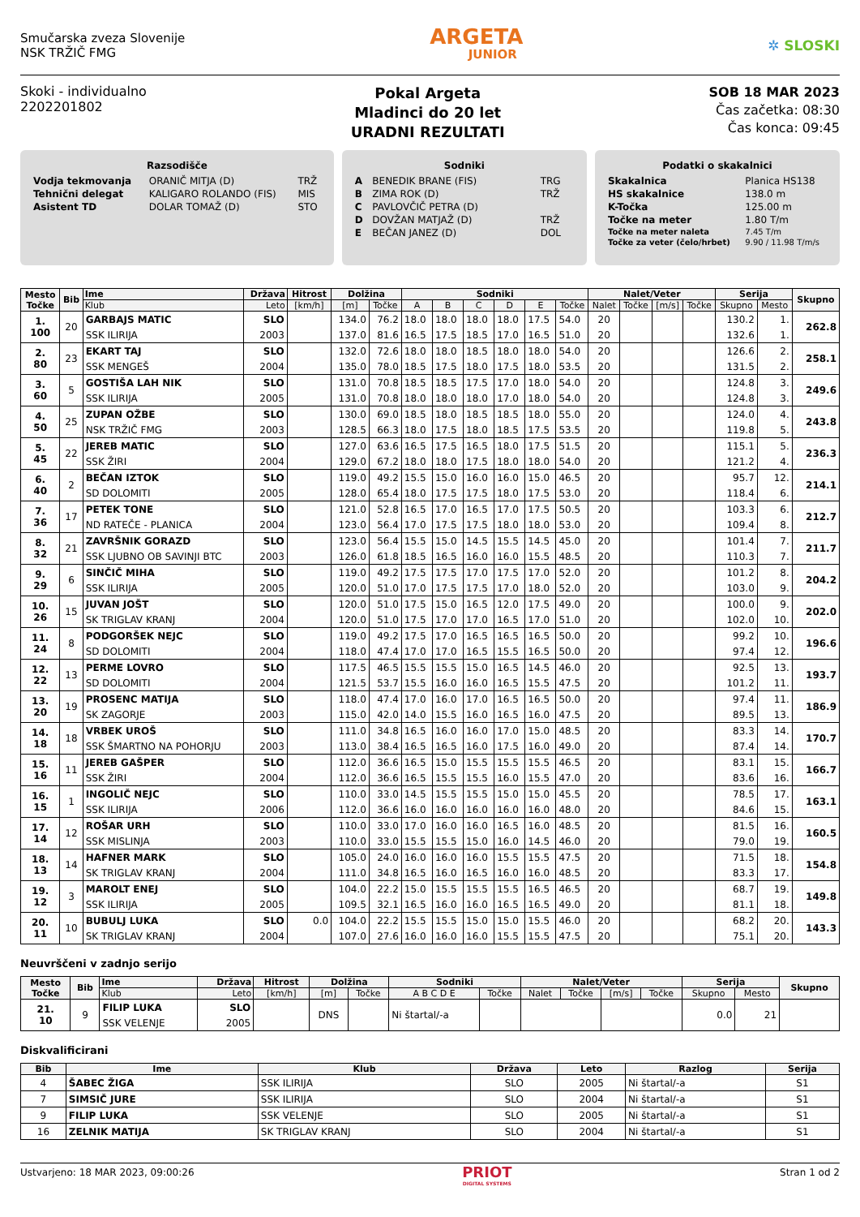Smučarska zveza Slovenije
NSK TRŽIČ FMG
ARGETA
JUNIOR
✲ SLOSKI
Skoki - individualno
2202201802
Pokal Argeta
Mladinci do 20 let
URADNI REZULTATI
SOB 18 MAR 2023
Čas začetka: 08:30
Čas konca: 09:45
Razsodišče
| Vodja tekmovanja | ORANIČ MITJA (D) | TRŽ |
| Tehnični delegat | KALIGARO ROLANDO (FIS) | MIS |
| Asistent TD | DOLAR TOMAŽ (D) | STO |
Sodniki
| A | BENEDIK BRANE (FIS) | TRG |
| B | ZIMA ROK (D) | TRŽ |
| C | PAVLOVČIČ PETRA (D) | |
| D | DOVŽAN MATJAŽ (D) | TRŽ |
| E | BEČAN JANEZ (D) | DOL |
Podatki o skakalnici
| Skakalnica | Planica HS138 |
| HS skakalnice | 138.0 m |
| K-Točka | 125.00 m |
| Točke na meter | 1.80 T/m |
| Točke na meter naleta | 7.45 T/m |
| Točke za veter (čelo/hrbet) | 9.90 / 11.98 T/m/s |
| Mesto Točke | Bib | Ime | Država | Hitrost | Dolžina | | Sodniki | | | | | | Nalet/Veter | | | | Serija | | Skupno |
| --- | --- | --- | --- | --- | --- | --- | --- | --- | --- | --- | --- | --- | --- | --- | --- | --- | --- | --- | --- |
| | | Klub | Leto | [km/h] | [m] | Točke | A | B | C | D | E | Točke | Nalet | Točke | [m/s] | Točke | Skupno | Mesto | |
| 1. 100 | 20 | GARBAJS MATIC | SLO | | 134.0 | 76.2 | 18.0 | 18.0 | 18.0 | 18.0 | 17.5 | 54.0 | 20 | | | | 130.2 | 1. | 262.8 |
| | | SSK ILIRIJA | 2003 | | 137.0 | 81.6 | 16.5 | 17.5 | 18.5 | 17.0 | 16.5 | 51.0 | 20 | | | | 132.6 | 1. | |
| 2. 80 | 23 | EKART TAJ | SLO | | 132.0 | 72.6 | 18.0 | 18.0 | 18.5 | 18.0 | 18.0 | 54.0 | 20 | | | | 126.6 | 2. | 258.1 |
| | | SSK MENGEŠ | 2004 | | 135.0 | 78.0 | 18.5 | 17.5 | 18.0 | 17.5 | 18.0 | 53.5 | 20 | | | | 131.5 | 2. | |
| 3. 60 | 5 | GOSTIŠA LAH NIK | SLO | | 131.0 | 70.8 | 18.5 | 18.5 | 17.5 | 17.0 | 18.0 | 54.0 | 20 | | | | 124.8 | 3. | 249.6 |
| | | SSK ILIRIJA | 2005 | | 131.0 | 70.8 | 18.0 | 18.0 | 18.0 | 17.0 | 18.0 | 54.0 | 20 | | | | 124.8 | 3. | |
| 4. 50 | 25 | ZUPAN OŽBE | SLO | | 130.0 | 69.0 | 18.5 | 18.0 | 18.5 | 18.5 | 18.0 | 55.0 | 20 | | | | 124.0 | 4. | 243.8 |
| | | NSK TRŽIČ FMG | 2003 | | 128.5 | 66.3 | 18.0 | 17.5 | 18.0 | 18.5 | 17.5 | 53.5 | 20 | | | | 119.8 | 5. | |
| 5. 45 | 22 | JEREB MATIC | SLO | | 127.0 | 63.6 | 16.5 | 17.5 | 16.5 | 18.0 | 17.5 | 51.5 | 20 | | | | 115.1 | 5. | 236.3 |
| | | SSK ŽIRI | 2004 | | 129.0 | 67.2 | 18.0 | 18.0 | 17.5 | 18.0 | 18.0 | 54.0 | 20 | | | | 121.2 | 4. | |
| 6. 40 | 2 | BEČAN IZTOK | SLO | | 119.0 | 49.2 | 15.5 | 15.0 | 16.0 | 16.0 | 15.0 | 46.5 | 20 | | | | 95.7 | 12. | 214.1 |
| | | SD DOLOMITI | 2005 | | 128.0 | 65.4 | 18.0 | 17.5 | 17.5 | 18.0 | 17.5 | 53.0 | 20 | | | | 118.4 | 6. | |
| 7. 36 | 17 | PETEK TONE | SLO | | 121.0 | 52.8 | 16.5 | 17.0 | 16.5 | 17.0 | 17.5 | 50.5 | 20 | | | | 103.3 | 6. | 212.7 |
| | | ND RATEČE - PLANICA | 2004 | | 123.0 | 56.4 | 17.0 | 17.5 | 17.5 | 18.0 | 18.0 | 53.0 | 20 | | | | 109.4 | 8. | |
| 8. 32 | 21 | ZAVRŠNIK GORAZD | SLO | | 123.0 | 56.4 | 15.5 | 15.0 | 14.5 | 15.5 | 14.5 | 45.0 | 20 | | | | 101.4 | 7. | 211.7 |
| | | SSK LJUBNO OB SAVINJI BTC | 2003 | | 126.0 | 61.8 | 18.5 | 16.5 | 16.0 | 16.0 | 15.5 | 48.5 | 20 | | | | 110.3 | 7. | |
| 9. 29 | 6 | SINČIČ MIHA | SLO | | 119.0 | 49.2 | 17.5 | 17.5 | 17.0 | 17.5 | 17.0 | 52.0 | 20 | | | | 101.2 | 8. | 204.2 |
| | | SSK ILIRIJA | 2005 | | 120.0 | 51.0 | 17.0 | 17.5 | 17.5 | 17.0 | 18.0 | 52.0 | 20 | | | | 103.0 | 9. | |
| 10. 26 | 15 | JUVAN JOŠT | SLO | | 120.0 | 51.0 | 17.5 | 15.0 | 16.5 | 12.0 | 17.5 | 49.0 | 20 | | | | 100.0 | 9. | 202.0 |
| | | SK TRIGLAV KRANJ | 2004 | | 120.0 | 51.0 | 17.5 | 17.0 | 17.0 | 16.5 | 17.0 | 51.0 | 20 | | | | 102.0 | 10. | |
| 11. 24 | 8 | PODGORŠEK NEJC | SLO | | 119.0 | 49.2 | 17.5 | 17.0 | 16.5 | 16.5 | 16.5 | 50.0 | 20 | | | | 99.2 | 10. | 196.6 |
| | | SD DOLOMITI | 2004 | | 118.0 | 47.4 | 17.0 | 17.0 | 16.5 | 15.5 | 16.5 | 50.0 | 20 | | | | 97.4 | 12. | |
| 12. 22 | 13 | PERME LOVRO | SLO | | 117.5 | 46.5 | 15.5 | 15.5 | 15.0 | 16.5 | 14.5 | 46.0 | 20 | | | | 92.5 | 13. | 193.7 |
| | | SD DOLOMITI | 2004 | | 121.5 | 53.7 | 15.5 | 16.0 | 16.0 | 16.5 | 15.5 | 47.5 | 20 | | | | 101.2 | 11. | |
| 13. 20 | 19 | PROSENC MATIJA | SLO | | 118.0 | 47.4 | 17.0 | 16.0 | 17.0 | 16.5 | 16.5 | 50.0 | 20 | | | | 97.4 | 11. | 186.9 |
| | | SK ZAGORJE | 2003 | | 115.0 | 42.0 | 14.0 | 15.5 | 16.0 | 16.5 | 16.0 | 47.5 | 20 | | | | 89.5 | 13. | |
| 14. 18 | 18 | VRBEK UROŠ | SLO | | 111.0 | 34.8 | 16.5 | 16.0 | 16.0 | 17.0 | 15.0 | 48.5 | 20 | | | | 83.3 | 14. | 170.7 |
| | | SSK ŠMARTNO NA POHORJU | 2003 | | 113.0 | 38.4 | 16.5 | 16.5 | 16.0 | 17.5 | 16.0 | 49.0 | 20 | | | | 87.4 | 14. | |
| 15. 16 | 11 | JEREB GAŠPER | SLO | | 112.0 | 36.6 | 16.5 | 15.0 | 15.5 | 15.5 | 15.5 | 46.5 | 20 | | | | 83.1 | 15. | 166.7 |
| | | SSK ŽIRI | 2004 | | 112.0 | 36.6 | 16.5 | 15.5 | 15.5 | 16.0 | 15.5 | 47.0 | 20 | | | | 83.6 | 16. | |
| 16. 15 | 1 | INGOLIČ NEJC | SLO | | 110.0 | 33.0 | 14.5 | 15.5 | 15.5 | 15.0 | 15.0 | 45.5 | 20 | | | | 78.5 | 17. | 163.1 |
| | | SSK ILIRIJA | 2006 | | 112.0 | 36.6 | 16.0 | 16.0 | 16.0 | 16.0 | 16.0 | 48.0 | 20 | | | | 84.6 | 15. | |
| 17. 14 | 12 | ROŠAR URH | SLO | | 110.0 | 33.0 | 17.0 | 16.0 | 16.0 | 16.5 | 16.0 | 48.5 | 20 | | | | 81.5 | 16. | 160.5 |
| | | SSK MISLINJA | 2003 | | 110.0 | 33.0 | 15.5 | 15.5 | 15.0 | 16.0 | 14.5 | 46.0 | 20 | | | | 79.0 | 19. | |
| 18. 13 | 14 | HAFNER MARK | SLO | | 105.0 | 24.0 | 16.0 | 16.0 | 16.0 | 15.5 | 15.5 | 47.5 | 20 | | | | 71.5 | 18. | 154.8 |
| | | SK TRIGLAV KRANJ | 2004 | | 111.0 | 34.8 | 16.5 | 16.0 | 16.5 | 16.0 | 16.0 | 48.5 | 20 | | | | 83.3 | 17. | |
| 19. 12 | 3 | MAROLT ENEJ | SLO | | 104.0 | 22.2 | 15.0 | 15.5 | 15.5 | 15.5 | 16.5 | 46.5 | 20 | | | | 68.7 | 19. | 149.8 |
| | | SSK ILIRIJA | 2005 | | 109.5 | 32.1 | 16.5 | 16.0 | 16.0 | 16.5 | 16.5 | 49.0 | 20 | | | | 81.1 | 18. | |
| 20. 11 | 10 | BUBULJ LUKA | SLO | 0.0 | 104.0 | 22.2 | 15.5 | 15.5 | 15.0 | 15.0 | 15.5 | 46.0 | 20 | | | | 68.2 | 20. | 143.3 |
| | | SK TRIGLAV KRANJ | 2004 | | 107.0 | 27.6 | 16.0 | 16.0 | 16.0 | 15.5 | 15.5 | 47.5 | 20 | | | | 75.1 | 20. | |
Neuvrščeni v zadnjo serijo
| Mesto Točke | Bib | Ime | Država | Hitrost | Dolžina | | Sodniki | | Nalet/Veter | | | | Serija | | Skupno |
| --- | --- | --- | --- | --- | --- | --- | --- | --- | --- | --- | --- | --- | --- | --- | --- |
| | | Klub | Leto | [km/h] | [m] | Točke | A B C D E | Točke | Nalet | Točke | [m/s] | Točke | Skupno | Mesto | |
| 21. 10 | 9 | FILIP LUKA | SLO | | DNS | | Ni štartal/-a | | | | | | 0.0 | 21 | |
| | | SSK VELENJE | 2005 | | | | | | | | | | | | |
Diskvalificirani
| Bib | Ime | Klub | Država | Leto | Razlog | Serija |
| --- | --- | --- | --- | --- | --- | --- |
| 4 | ŠABEC ŽIGA | SSK ILIRIJA | SLO | 2005 | Ni štartal/-a | S1 |
| 7 | SIMSIČ JURE | SSK ILIRIJA | SLO | 2004 | Ni štartal/-a | S1 |
| 9 | FILIP LUKA | SSK VELENJE | SLO | 2005 | Ni štartal/-a | S1 |
| 16 | ZELNIK MATIJA | SK TRIGLAV KRANJ | SLO | 2004 | Ni štartal/-a | S1 |
Ustvarjeno: 18 MAR 2023, 09:00:26
PRIOT
DIGITAL SYSTEMS
Stran 1 od 2